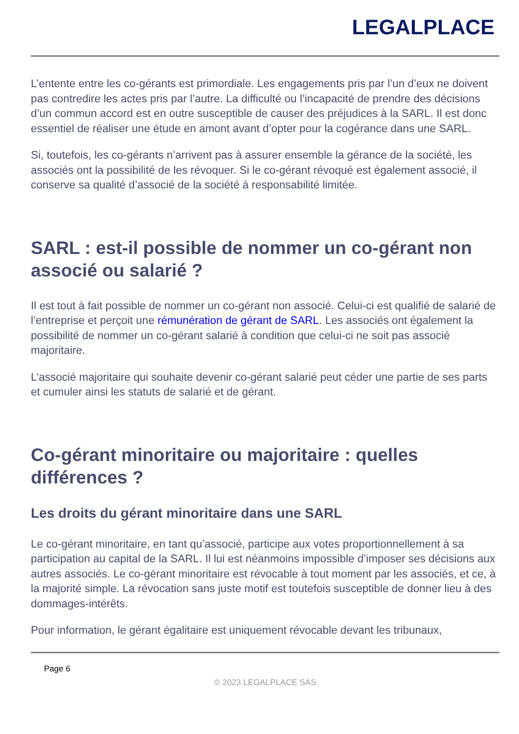LEGALPLACE
L’entente entre les co-gérants est primordiale. Les engagements pris par l’un d’eux ne doivent pas contredire les actes pris par l’autre. La difficulté ou l’incapacité de prendre des décisions d’un commun accord est en outre susceptible de causer des préjudices à la SARL. Il est donc essentiel de réaliser une étude en amont avant d’opter pour la cogérance dans une SARL.
Si, toutefois, les co-gérants n’arrivent pas à assurer ensemble la gérance de la société, les associés ont la possibilité de les révoquer. Si le co-gérant révoqué est également associé, il conserve sa qualité d’associé de la société à responsabilité limitée.
SARL : est-il possible de nommer un co-gérant non associé ou salarié ?
Il est tout à fait possible de nommer un co-gérant non associé. Celui-ci est qualifié de salarié de l’entreprise et perçoit une rémunération de gérant de SARL. Les associés ont également la possibilité de nommer un co-gérant salarié à condition que celui-ci ne soit pas associé majoritaire.
L’associé majoritaire qui souhaite devenir co-gérant salarié peut céder une partie de ses parts et cumuler ainsi les statuts de salarié et de gérant.
Co-gérant minoritaire ou majoritaire : quelles différences ?
Les droits du gérant minoritaire dans une SARL
Le co-gérant minoritaire, en tant qu’associé, participe aux votes proportionnellement à sa participation au capital de la SARL. Il lui est néanmoins impossible d’imposer ses décisions aux autres associés. Le co-gérant minoritaire est révocable à tout moment par les associés, et ce, à la majorité simple. La révocation sans juste motif est toutefois susceptible de donner lieu à des dommages-intérêts.
Pour information, le gérant égalitaire est uniquement révocable devant les tribunaux,
Page 6
© 2023 LEGALPLACE SAS